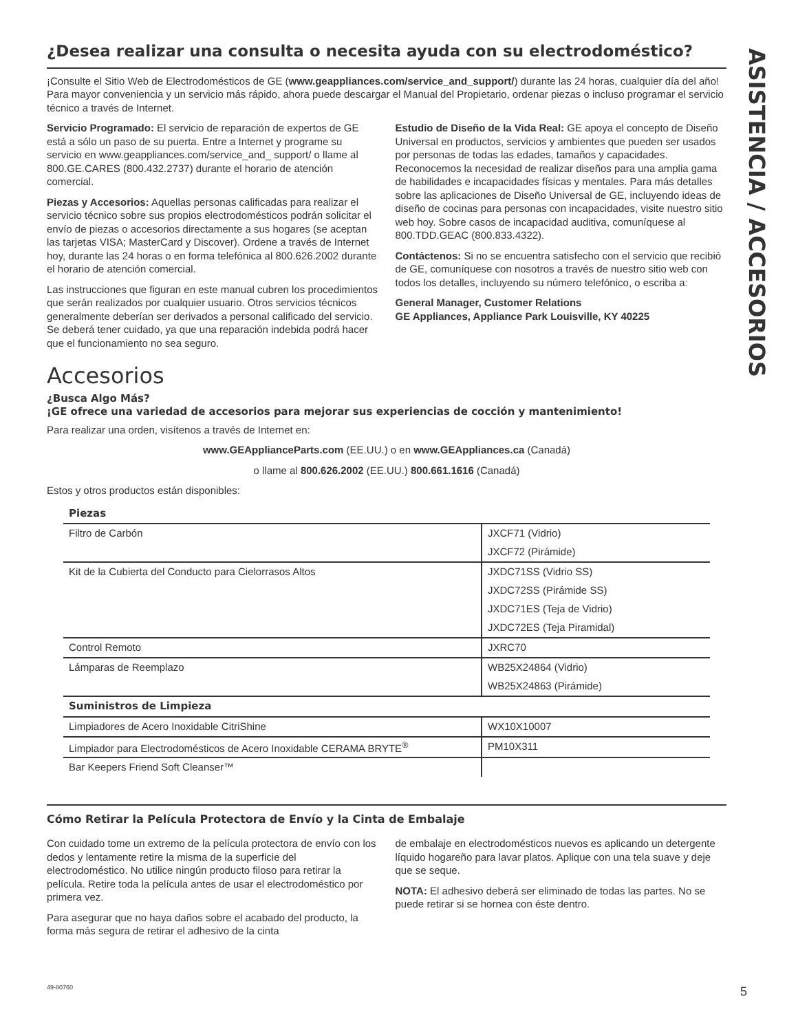ASISTENCIA / ACCESORIOS
¿Desea realizar una consulta o necesita ayuda con su electrodoméstico?
¡Consulte el Sitio Web de Electrodomésticos de GE (www.geappliances.com/service_and_support/) durante las 24 horas, cualquier día del año! Para mayor conveniencia y un servicio más rápido, ahora puede descargar el Manual del Propietario, ordenar piezas o incluso programar el servicio técnico a través de Internet.
Servicio Programado: El servicio de reparación de expertos de GE está a sólo un paso de su puerta. Entre a Internet y programe su servicio en www.geappliances.com/service_and_ support/ o llame al 800.GE.CARES (800.432.2737) durante el horario de atención comercial.
Piezas y Accesorios: Aquellas personas calificadas para realizar el servicio técnico sobre sus propios electrodomésticos podrán solicitar el envío de piezas o accesorios directamente a sus hogares (se aceptan las tarjetas VISA; MasterCard y Discover). Ordene a través de Internet hoy, durante las 24 horas o en forma telefónica al 800.626.2002 durante el horario de atención comercial.
Las instrucciones que figuran en este manual cubren los procedimientos que serán realizados por cualquier usuario. Otros servicios técnicos generalmente deberían ser derivados a personal calificado del servicio. Se deberá tener cuidado, ya que una reparación indebida podrá hacer que el funcionamiento no sea seguro.
Estudio de Diseño de la Vida Real: GE apoya el concepto de Diseño Universal en productos, servicios y ambientes que pueden ser usados por personas de todas las edades, tamaños y capacidades. Reconocemos la necesidad de realizar diseños para una amplia gama de habilidades e incapacidades físicas y mentales. Para más detalles sobre las aplicaciones de Diseño Universal de GE, incluyendo ideas de diseño de cocinas para personas con incapacidades, visite nuestro sitio web hoy. Sobre casos de incapacidad auditiva, comuníquese al 800.TDD.GEAC (800.833.4322).
Contáctenos: Si no se encuentra satisfecho con el servicio que recibió de GE, comuníquese con nosotros a través de nuestro sitio web con todos los detalles, incluyendo su número telefónico, o escriba a:
General Manager, Customer Relations
GE Appliances, Appliance Park Louisville, KY 40225
Accesorios
¿Busca Algo Más?
¡GE ofrece una variedad de accesorios para mejorar sus experiencias de cocción y mantenimiento!
Para realizar una orden, visítenos a través de Internet en:
www.GEApplianceParts.com (EE.UU.) o en www.GEAppliances.ca (Canadá)
o llame al 800.626.2002 (EE.UU.) 800.661.1616 (Canadá)
Estos y otros productos están disponibles:
| Piezas | |
| --- | --- |
| Filtro de Carbón | JXCF71 (Vidrio) |
| | JXCF72 (Pirámide) |
| Kit de la Cubierta del Conducto para Cielorrasos Altos | JXDC71SS (Vidrio SS) |
| | JXDC72SS (Pirámide SS) |
| | JXDC71ES (Teja de Vidrio) |
| | JXDC72ES (Teja Piramidal) |
| Control Remoto | JXRC70 |
| Lámparas de Reemplazo | WB25X24864 (Vidrio) |
| | WB25X24863 (Pirámide) |
| Suministros de Limpieza | |
| Limpiadores de Acero Inoxidable CitriShine | WX10X10007 |
| Limpiador para Electrodomésticos de Acero Inoxidable CERAMA BRYTE<sup>®</sup> | PM10X311 |
| Bar Keepers Friend Soft Cleanser™ | |
Cómo Retirar la Película Protectora de Envío y la Cinta de Embalaje
Con cuidado tome un extremo de la película protectora de envío con los dedos y lentamente retire la misma de la superficie del electrodoméstico. No utilice ningún producto filoso para retirar la película. Retire toda la película antes de usar el electrodoméstico por primera vez.
Para asegurar que no haya daños sobre el acabado del producto, la forma más segura de retirar el adhesivo de la cinta
de embalaje en electrodomésticos nuevos es aplicando un detergente líquido hogareño para lavar platos. Aplique con una tela suave y deje que se seque.
NOTA: El adhesivo deberá ser eliminado de todas las partes. No se puede retirar si se hornea con éste dentro.
49-80760 5